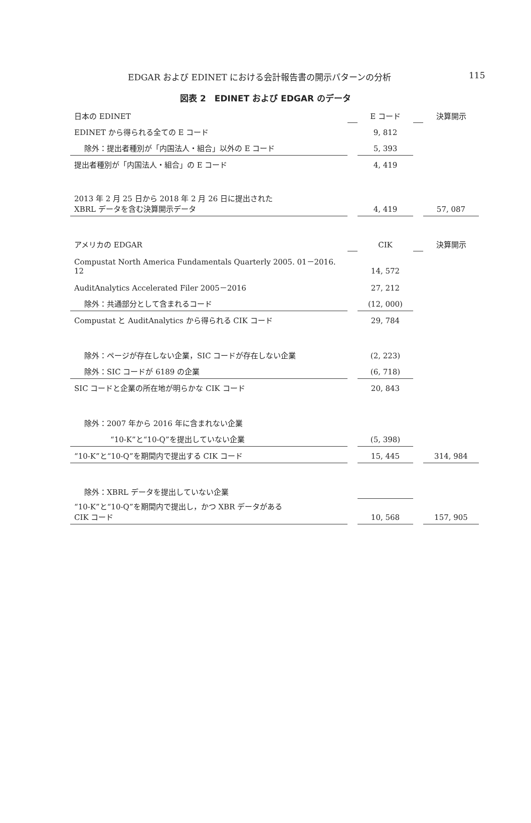EDGAR および EDINET における会計報告書の開示パターンの分析 115
図表 2　EDINET および EDGAR のデータ
| 日本の EDINET | | E コード | | 決算開示 |
| EDINET から得られる全ての E コード | | 9, 812 | | |
| 除外：提出者種別が「内国法人・組合」以外の E コード | | 5, 393 | | |
| 提出者種別が「内国法人・組合」の E コード | | 4, 419 | | |
| 2013 年 2 月 25 日から 2018 年 2 月 26 日に提出された XBRL データを含む決算開示データ | | 4, 419 | | 57, 087 |
| アメリカの EDGAR | | CIK | | 決算開示 |
| Compustat North America Fundamentals Quarterly 2005. 01－2016. 12 | | 14, 572 | | |
| AuditAnalytics Accelerated Filer 2005－2016 | | 27, 212 | | |
| 除外：共通部分として含まれるコード | | (12, 000) | | |
| Compustat と AuditAnalytics から得られる CIK コード | | 29, 784 | | |
| 除外：ページが存在しない企業，SIC コードが存在しない企業 | | (2, 223) | | |
| 除外：SIC コードが 6189 の企業 | | (6, 718) | | |
| SIC コードと企業の所在地が明らかな CIK コード | | 20, 843 | | |
| 除外：2007 年から 2016 年に含まれない企業 | | | | |
| “10-K”と“10-Q”を提出していない企業 | | (5, 398) | | |
| “10-K”と“10-Q”を期間内で提出する CIK コード | | 15, 445 | | 314, 984 |
| 除外：XBRL データを提出していない企業 | | | | |
| “10-K”と“10-Q”を期間内で提出し，かつ XBR データがある CIK コード | | 10, 568 | | 157, 905 |